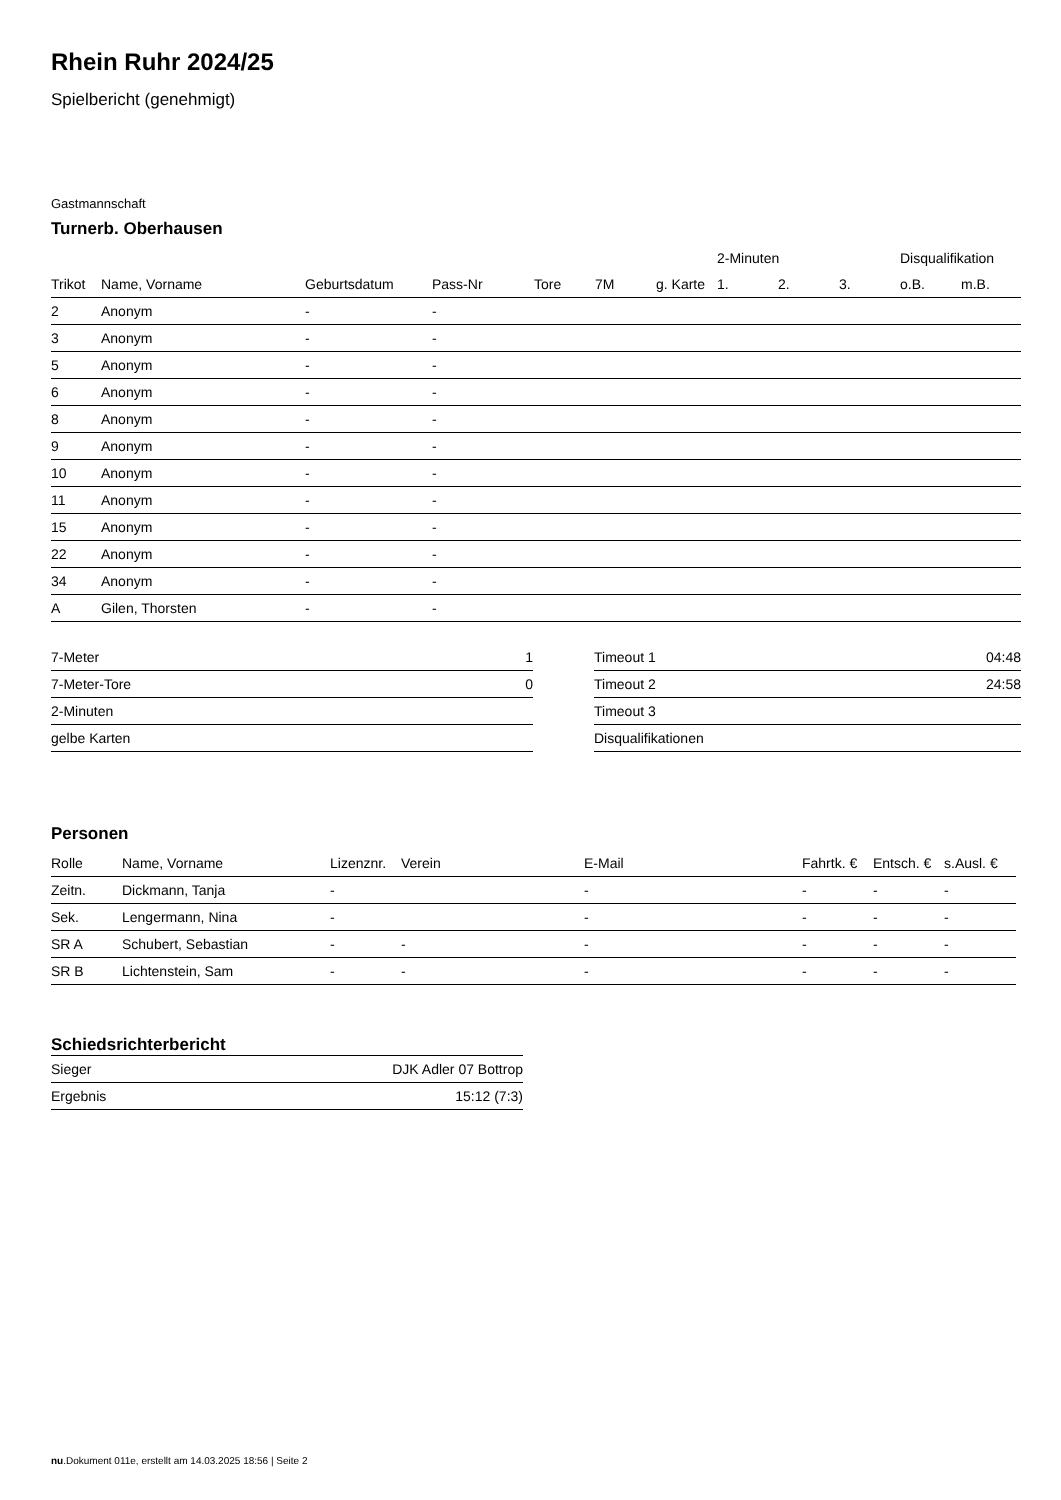Rhein Ruhr 2024/25
Spielbericht (genehmigt)
Gastmannschaft
Turnerb. Oberhausen
| | | | | | | | 2-Minuten | | | Disqualifikation | |
| --- | --- | --- | --- | --- | --- | --- | --- | --- | --- | --- | --- |
| Trikot | Name, Vorname | Geburtsdatum | Pass-Nr | Tore | 7M | g. Karte | 1. | 2. | 3. | o.B. | m.B. |
| 2 | Anonym | - | - | | | | | | | | |
| 3 | Anonym | - | - | | | | | | | | |
| 5 | Anonym | - | - | | | | | | | | |
| 6 | Anonym | - | - | | | | | | | | |
| 8 | Anonym | - | - | | | | | | | | |
| 9 | Anonym | - | - | | | | | | | | |
| 10 | Anonym | - | - | | | | | | | | |
| 11 | Anonym | - | - | | | | | | | | |
| 15 | Anonym | - | - | | | | | | | | |
| 22 | Anonym | - | - | | | | | | | | |
| 34 | Anonym | - | - | | | | | | | | |
| A | Gilen, Thorsten | - | - | | | | | | | | |
| 7-Meter | 1 |
| 7-Meter-Tore | 0 |
| 2-Minuten | |
| gelbe Karten | |
| Timeout 1 | 04:48 |
| Timeout 2 | 24:58 |
| Timeout 3 | |
| Disqualifikationen | |
Personen
| Rolle | Name, Vorname | Lizenznr. | Verein | E-Mail | Fahrtk. € | Entsch. € | s.Ausl. € |
| --- | --- | --- | --- | --- | --- | --- | --- |
| Zeitn. | Dickmann, Tanja | - | | - | - | - | - |
| Sek. | Lengermann, Nina | - | | - | - | - | - |
| SR A | Schubert, Sebastian | - | - | - | - | - | - |
| SR B | Lichtenstein, Sam | - | - | - | - | - | - |
Schiedsrichterbericht
| Sieger | DJK Adler 07 Bottrop |
| Ergebnis | 15:12 (7:3) |
nu.Dokument 011e, erstellt am 14.03.2025 18:56 | Seite 2